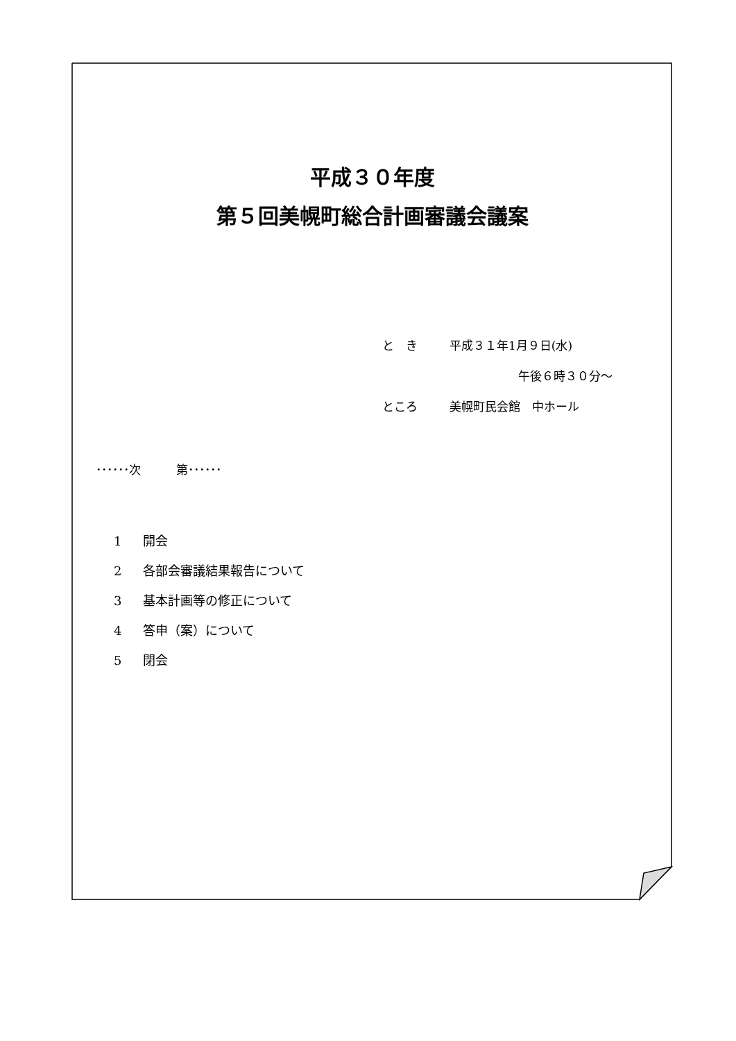平成３０年度
第５回美幌町総合計画審議会議案
と　き 平成３１年1月９日(水)
午後６時３０分～
ところ 美幌町民会館　中ホール
･･････次　　　第･･････
1 開会
2 各部会審議結果報告について
3 基本計画等の修正について
4 答申（案）について
5 閉会